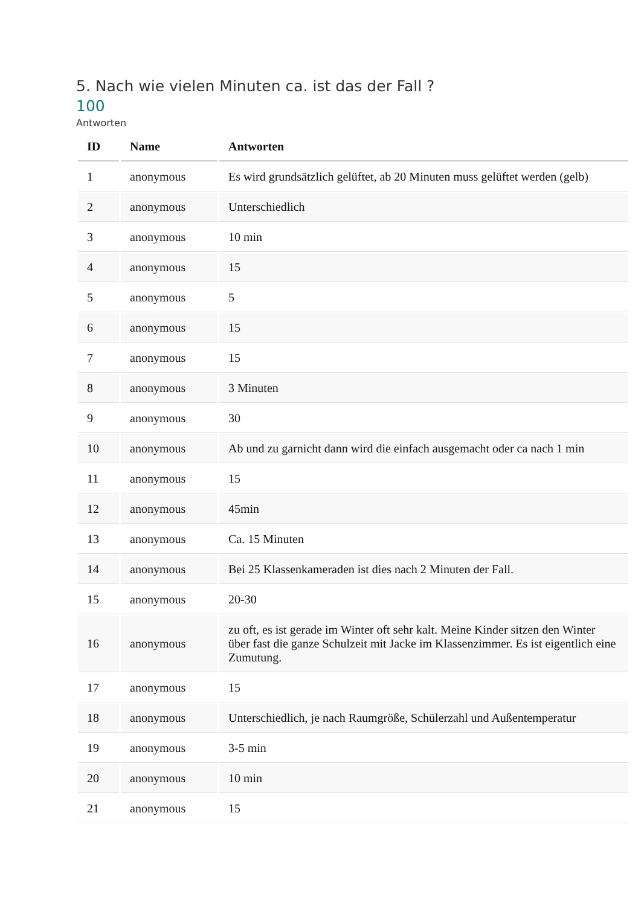5. Nach wie vielen Minuten ca. ist das der Fall ?
100
Antworten
| ID | Name | Antworten |
| --- | --- | --- |
| 1 | anonymous | Es wird grundsätzlich gelüftet, ab 20 Minuten muss gelüftet werden (gelb) |
| 2 | anonymous | Unterschiedlich |
| 3 | anonymous | 10 min |
| 4 | anonymous | 15 |
| 5 | anonymous | 5 |
| 6 | anonymous | 15 |
| 7 | anonymous | 15 |
| 8 | anonymous | 3 Minuten |
| 9 | anonymous | 30 |
| 10 | anonymous | Ab und zu garnicht dann wird die einfach ausgemacht oder ca nach 1 min |
| 11 | anonymous | 15 |
| 12 | anonymous | 45min |
| 13 | anonymous | Ca. 15 Minuten |
| 14 | anonymous | Bei 25 Klassenkameraden ist dies nach 2 Minuten der Fall. |
| 15 | anonymous | 20-30 |
| 16 | anonymous | zu oft, es ist gerade im Winter oft sehr kalt. Meine Kinder sitzen den Winter über fast die ganze Schulzeit mit Jacke im Klassenzimmer. Es ist eigentlich eine Zumutung. |
| 17 | anonymous | 15 |
| 18 | anonymous | Unterschiedlich, je nach Raumgröße, Schülerzahl und Außentemperatur |
| 19 | anonymous | 3-5 min |
| 20 | anonymous | 10 min |
| 21 | anonymous | 15 |